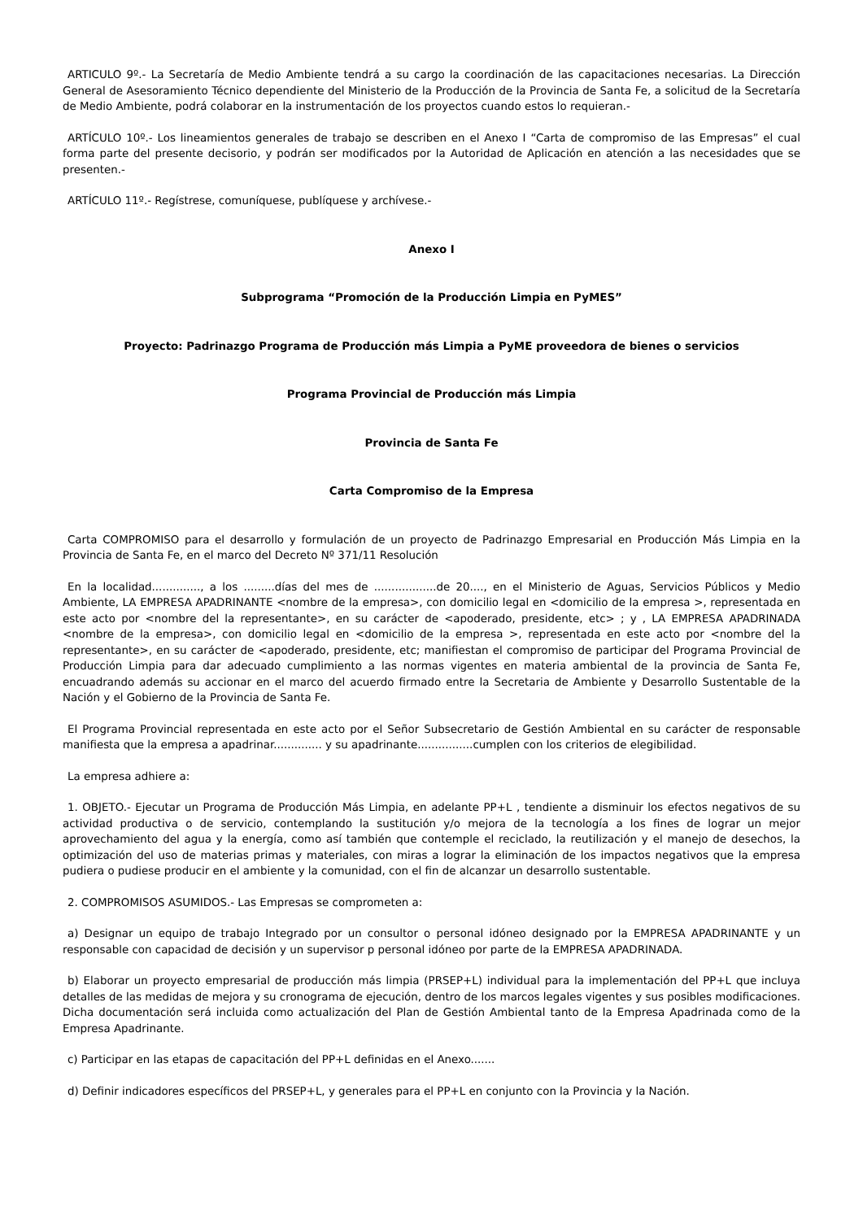ARTICULO 9º.- La Secretaría de Medio Ambiente tendrá a su cargo la coordinación de las capacitaciones necesarias. La Dirección General de Asesoramiento Técnico dependiente del Ministerio de la Producción de la Provincia de Santa Fe, a solicitud de la Secretaría de Medio Ambiente, podrá colaborar en la instrumentación de los proyectos cuando estos lo requieran.-
ARTÍCULO 10º.- Los lineamientos generales de trabajo se describen en el Anexo I “Carta de compromiso de las Empresas” el cual forma parte del presente decisorio, y podrán ser modificados por la Autoridad de Aplicación en atención a las necesidades que se presenten.-
ARTÍCULO 11º.- Regístrese, comuníquese, publíquese y archívese.-
Anexo I
Subprograma “Promoción de la Producción Limpia en PyMES”
Proyecto: Padrinazgo Programa de Producción más Limpia a PyME proveedora de bienes o servicios
Programa Provincial de Producción más Limpia
Provincia de Santa Fe
Carta Compromiso de la Empresa
Carta COMPROMISO para el desarrollo y formulación de un proyecto de Padrinazgo Empresarial en Producción Más Limpia en la Provincia de Santa Fe, en el marco del Decreto Nº 371/11 Resolución
En la localidad.............., a los .........días del mes de ..................de 20...., en el Ministerio de Aguas, Servicios Públicos y Medio Ambiente, LA EMPRESA APADRINANTE <nombre de la empresa>, con domicilio legal en <domicilio de la empresa >, representada en este acto por <nombre del la representante>, en su carácter de <apoderado, presidente, etc> ; y , LA EMPRESA APADRINADA <nombre de la empresa>, con domicilio legal en <domicilio de la empresa >, representada en este acto por <nombre del la representante>, en su carácter de <apoderado, presidente, etc; manifiestan el compromiso de participar del Programa Provincial de Producción Limpia para dar adecuado cumplimiento a las normas vigentes en materia ambiental de la provincia de Santa Fe, encuadrando además su accionar en el marco del acuerdo firmado entre la Secretaria de Ambiente y Desarrollo Sustentable de la Nación y el Gobierno de la Provincia de Santa Fe.
El Programa Provincial representada en este acto por el Señor Subsecretario de Gestión Ambiental en su carácter de responsable manifiesta que la empresa a apadrinar.............. y su apadrinante................cumplen con los criterios de elegibilidad.
La empresa adhiere a:
1. OBJETO.- Ejecutar un Programa de Producción Más Limpia, en adelante PP+L , tendiente a disminuir los efectos negativos de su actividad productiva o de servicio, contemplando la sustitución y/o mejora de la tecnología a los fines de lograr un mejor aprovechamiento del agua y la energía, como así también que contemple el reciclado, la reutilización y el manejo de desechos, la optimización del uso de materias primas y materiales, con miras a lograr la eliminación de los impactos negativos que la empresa pudiera o pudiese producir en el ambiente y la comunidad, con el fin de alcanzar un desarrollo sustentable.
2. COMPROMISOS ASUMIDOS.- Las Empresas se comprometen a:
a) Designar un equipo de trabajo Integrado por un consultor o personal idóneo designado por la EMPRESA APADRINANTE y un responsable con capacidad de decisión y un supervisor p personal idóneo por parte de la EMPRESA APADRINADA.
b) Elaborar un proyecto empresarial de producción más limpia (PRSEP+L) individual para la implementación del PP+L que incluya detalles de las medidas de mejora y su cronograma de ejecución, dentro de los marcos legales vigentes y sus posibles modificaciones. Dicha documentación será incluida como actualización del Plan de Gestión Ambiental tanto de la Empresa Apadrinada como de la Empresa Apadrinante.
c) Participar en las etapas de capacitación del PP+L definidas en el Anexo.......
d) Definir indicadores específicos del PRSEP+L, y generales para el PP+L en conjunto con la Provincia y la Nación.